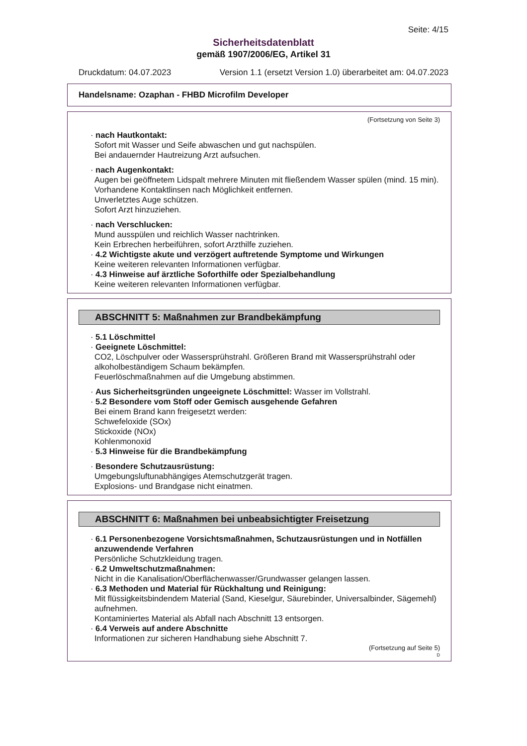Seite: 4/15
Sicherheitsdatenblatt
gemäß 1907/2006/EG, Artikel 31
Druckdatum: 04.07.2023 Version 1.1 (ersetzt Version 1.0) überarbeitet am: 04.07.2023
Handelsname: Ozaphan - FHBD Microfilm Developer
(Fortsetzung von Seite 3)
· nach Hautkontakt:
Sofort mit Wasser und Seife abwaschen und gut nachspülen.
Bei andauernder Hautreizung Arzt aufsuchen.
· nach Augenkontakt:
Augen bei geöffnetem Lidspalt mehrere Minuten mit fließendem Wasser spülen (mind. 15 min).
Vorhandene Kontaktlinsen nach Möglichkeit entfernen.
Unverletztes Auge schützen.
Sofort Arzt hinzuziehen.
· nach Verschlucken:
Mund ausspülen und reichlich Wasser nachtrinken.
Kein Erbrechen herbeiführen, sofort Arzthilfe zuziehen.
· 4.2 Wichtigste akute und verzögert auftretende Symptome und Wirkungen
Keine weiteren relevanten Informationen verfügbar.
· 4.3 Hinweise auf ärztliche Soforthilfe oder Spezialbehandlung
Keine weiteren relevanten Informationen verfügbar.
ABSCHNITT 5: Maßnahmen zur Brandbekämpfung
· 5.1 Löschmittel
· Geeignete Löschmittel:
CO2, Löschpulver oder Wassersprühstrahl. Größeren Brand mit Wassersprühstrahl oder alkoholbeständigem Schaum bekämpfen.
Feuerlöschmaßnahmen auf die Umgebung abstimmen.
· Aus Sicherheitsgründen ungeeignete Löschmittel: Wasser im Vollstrahl.
· 5.2 Besondere vom Stoff oder Gemisch ausgehende Gefahren
Bei einem Brand kann freigesetzt werden:
Schwefeloxide (SOx)
Stickoxide (NOx)
Kohlenmonoxid
· 5.3 Hinweise für die Brandbekämpfung
· Besondere Schutzausrüstung:
Umgebungsluftunabhängiges Atemschutzgerät tragen.
Explosions- und Brandgase nicht einatmen.
ABSCHNITT 6: Maßnahmen bei unbeabsichtigter Freisetzung
· 6.1 Personenbezogene Vorsichtsmaßnahmen, Schutzausrüstungen und in Notfällen anzuwendende Verfahren
Persönliche Schutzkleidung tragen.
· 6.2 Umweltschutzmaßnahmen:
Nicht in die Kanalisation/Oberflächenwasser/Grundwasser gelangen lassen.
· 6.3 Methoden und Material für Rückhaltung und Reinigung:
Mit flüssigkeitsbindendem Material (Sand, Kieselgur, Säurebinder, Universalbinder, Sägemehl) aufnehmen.
Kontaminiertes Material als Abfall nach Abschnitt 13 entsorgen.
· 6.4 Verweis auf andere Abschnitte
Informationen zur sicheren Handhabung siehe Abschnitt 7.
(Fortsetzung auf Seite 5)
D